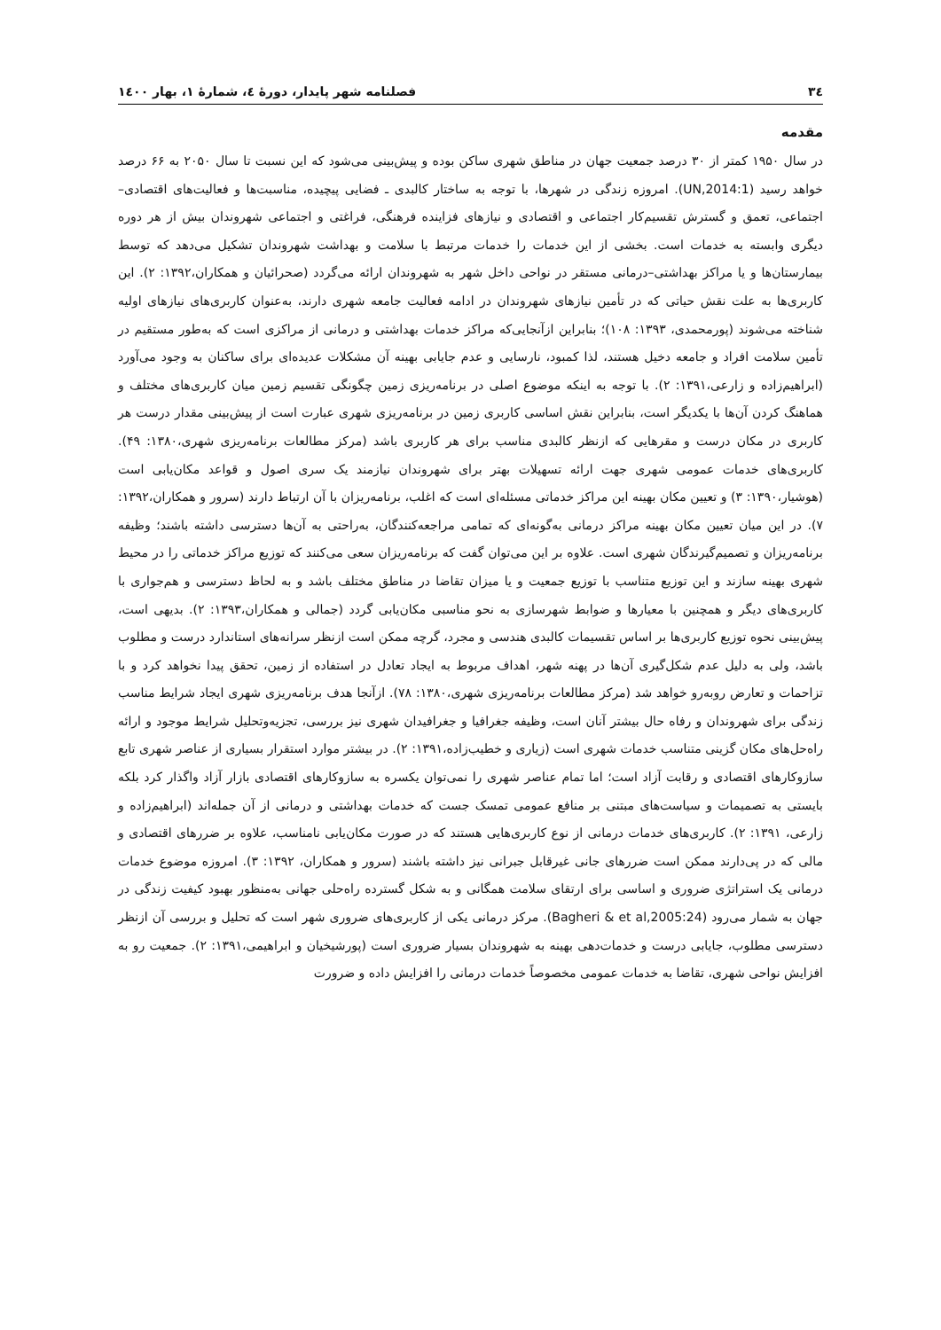۳٤ فصلنامه شهر پایدار، دورهٔ ٤، شمارهٔ ۱، بهار ۱٤۰۰
مقدمه
در سال ۱۹۵۰ کمتر از ۳۰ درصد جمعیت جهان در مناطق شهری ساکن بوده و پیش‌بینی می‌شود که این نسبت تا سال ۲۰۵۰ به ۶۶ درصد خواهد رسید (UN,2014:1). امروزه زندگی در شهرها، با توجه به ساختار کالبدی ـ فضایی پیچیده، مناسبت‌ها و فعالیت‌های اقتصادی–اجتماعی، تعمق و گسترش تقسیم‌کار اجتماعی و اقتصادی و نیازهای فزاینده فرهنگی، فراغتی و اجتماعی شهروندان بیش از هر دوره دیگری وابسته به خدمات است. بخشی از این خدمات را خدمات مرتبط با سلامت و بهداشت شهروندان تشکیل می‌دهد که توسط بیمارستان‌ها و یا مراکز بهداشتی–درمانی مستقر در نواحی داخل شهر به شهروندان ارائه می‌گردد (صحرائیان و همکاران،۱۳۹۲: ۲). این کاربری‌ها به علت نقش حیاتی که در تأمین نیازهای شهروندان در ادامه فعالیت جامعه شهری دارند، به‌عنوان کاربری‌های نیازهای اولیه شناخته می‌شوند (پورمحمدی، ۱۳۹۳: ۱۰۸)؛ بنابراین ازآنجایی‌که مراکز خدمات بهداشتی و درمانی از مراکزی است که به‌طور مستقیم در تأمین سلامت افراد و جامعه دخیل هستند، لذا کمبود، نارسایی و عدم جایابی بهینه آن مشکلات عدیده‌ای برای ساکنان به وجود می‌آورد (ابراهیم‌زاده و زارعی،۱۳۹۱: ۲). با توجه به اینکه موضوع اصلی در برنامه‌ریزی زمین چگونگی تقسیم زمین میان کاربری‌های مختلف و هماهنگ کردن آن‌ها با یکدیگر است، بنابراین نقش اساسی کاربری زمین در برنامه‌ریزی شهری عبارت است از پیش‌بینی مقدار درست هر کاربری در مکان درست و مقرهایی که ازنظر کالبدی مناسب برای هر کاربری باشد (مرکز مطالعات برنامه‌ریزی شهری،۱۳۸۰: ۴۹). کاربری‌های خدمات عمومی شهری جهت ارائه تسهیلات بهتر برای شهروندان نیازمند یک سری اصول و قواعد مکان‌یابی است (هوشیار،۱۳۹۰: ۳) و تعیین مکان بهینه این مراکز خدماتی مسئله‌ای است که اغلب، برنامه‌ریزان با آن ارتباط دارند (سرور و همکاران،۱۳۹۲: ۷). در این میان تعیین مکان بهینه مراکز درمانی به‌گونه‌ای که تمامی مراجعه‌کنندگان، به‌راحتی به آن‌ها دسترسی داشته باشند؛ وظیفه برنامه‌ریزان و تصمیم‌گیرندگان شهری است. علاوه بر این می‌توان گفت که برنامه‌ریزان سعی می‌کنند که توزیع مراکز خدماتی را در محیط شهری بهینه سازند و این توزیع متناسب با توزیع جمعیت و یا میزان تقاضا در مناطق مختلف باشد و به لحاظ دسترسی و هم‌جواری با کاربری‌های دیگر و همچنین با معیارها و ضوابط شهرسازی به نحو مناسبی مکان‌یابی گردد (جمالی و همکاران،۱۳۹۳: ۲). بدیهی است، پیش‌بینی نحوه توزیع کاربری‌ها بر اساس تقسیمات کالبدی هندسی و مجرد، گرچه ممکن است ازنظر سرانه‌های استاندارد درست و مطلوب باشد، ولی به دلیل عدم شکل‌گیری آن‌ها در پهنه شهر، اهداف مربوط به ایجاد تعادل در استفاده از زمین، تحقق پیدا نخواهد کرد و با تزاحمات و تعارض روبه‌رو خواهد شد (مرکز مطالعات برنامه‌ریزی شهری،۱۳۸۰: ۷۸). ازآنجا هدف برنامه‌ریزی شهری ایجاد شرایط مناسب زندگی برای شهروندان و رفاه حال بیشتر آنان است، وظیفه جغرافیا و جغرافیدان شهری نیز بررسی، تجزیه‌وتحلیل شرایط موجود و ارائه راه‌حل‌های مکان گزینی متناسب خدمات شهری است (زیاری و خطیب‌زاده،۱۳۹۱: ۲). در بیشتر موارد استقرار بسیاری از عناصر شهری تابع سازوکارهای اقتصادی و رقابت آزاد است؛ اما تمام عناصر شهری را نمی‌توان یکسره به سازوکارهای اقتصادی بازار آزاد واگذار کرد بلکه بایستی به تصمیمات و سیاست‌های مبتنی بر منافع عمومی تمسک جست که خدمات بهداشتی و درمانی از آن جمله‌اند (ابراهیم‌زاده و زارعی، ۱۳۹۱: ۲). کاربری‌های خدمات درمانی از نوع کاربری‌هایی هستند که در صورت مکان‌یابی نامناسب، علاوه بر ضررهای اقتصادی و مالی که در پی‌دارند ممکن است ضررهای جانی غیرقابل جبرانی نیز داشته باشند (سرور و همکاران، ۱۳۹۲: ۳). امروزه موضوع خدمات درمانی یک استراتژی ضروری و اساسی برای ارتقای سلامت همگانی و به شکل گسترده راه‌حلی جهانی به‌منظور بهبود کیفیت زندگی در جهان به شمار می‌رود (Bagheri & et al,2005:24). مرکز درمانی یکی از کاربری‌های ضروری شهر است که تحلیل و بررسی آن ازنظر دسترسی مطلوب، جایابی درست و خدمات‌دهی بهینه به شهروندان بسیار ضروری است (پورشیخیان و ابراهیمی،۱۳۹۱: ۲). جمعیت رو به افزایش نواحی شهری، تقاضا به خدمات عمومی مخصوصاً خدمات درمانی را افزایش داده و ضرورت